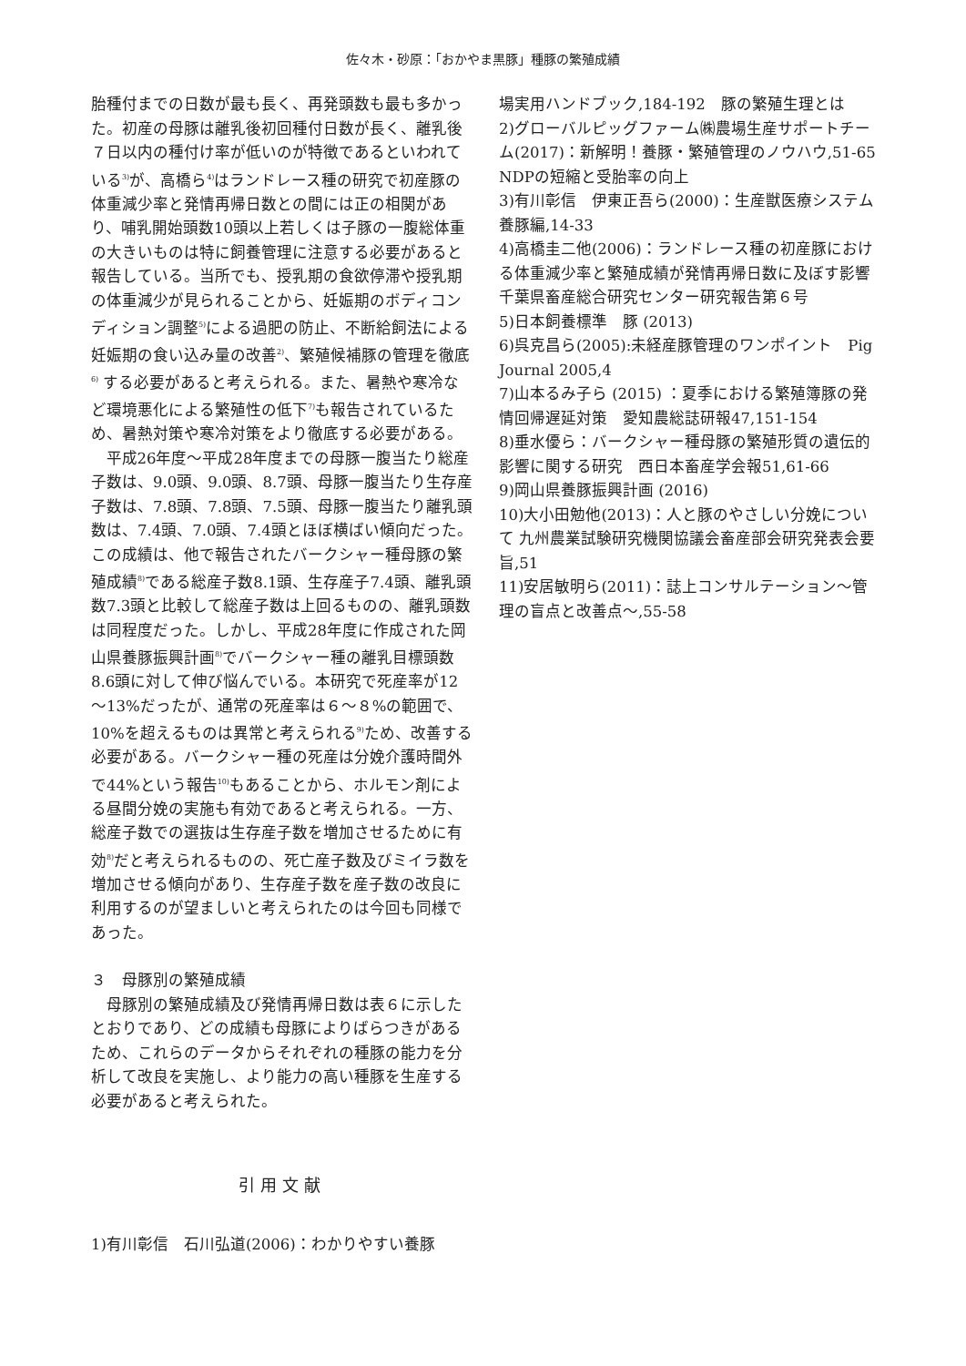佐々木・砂原：「おかやま黒豚」種豚の繁殖成績
胎種付までの日数が最も長く、再発頭数も最も多かった。初産の母豚は離乳後初回種付日数が長く、離乳後７日以内の種付け率が低いのが特徴であるといわれている<sup>3)</sup>が、高橋ら<sup>4)</sup>はランドレース種の研究で初産豚の体重減少率と発情再帰日数との間には正の相関があり、哺乳開始頭数10頭以上若しくは子豚の一腹総体重の大きいものは特に飼養管理に注意する必要があると報告している。当所でも、授乳期の食欲停滞や授乳期の体重減少が見られることから、妊娠期のボディコンディション調整<sup>5)</sup>による過肥の防止、不断給飼法による妊娠期の食い込み量の改善<sup>2)</sup>、繁殖候補豚の管理を徹底<sup>6)</sup> する必要があると考えられる。また、暑熱や寒冷など環境悪化による繁殖性の低下<sup>7)</sup>も報告されているため、暑熱対策や寒冷対策をより徹底する必要がある。
平成26年度～平成28年度までの母豚一腹当たり総産子数は、9.0頭、9.0頭、8.7頭、母豚一腹当たり生存産子数は、7.8頭、7.8頭、7.5頭、母豚一腹当たり離乳頭数は、7.4頭、7.0頭、7.4頭とほぼ横ばい傾向だった。この成績は、他で報告されたバークシャー種母豚の繁殖成績<sup>8)</sup>である総産子数8.1頭、生存産子7.4頭、離乳頭数7.3頭と比較して総産子数は上回るものの、離乳頭数は同程度だった。しかし、平成28年度に作成された岡山県養豚振興計画<sup>8)</sup>でバークシャー種の離乳目標頭数8.6頭に対して伸び悩んでいる。本研究で死産率が12～13%だったが、通常の死産率は６～８%の範囲で、10%を超えるものは異常と考えられる<sup>9)</sup>ため、改善する必要がある。バークシャー種の死産は分娩介護時間外で44%という報告<sup>10)</sup>もあることから、ホルモン剤による昼間分娩の実施も有効であると考えられる。一方、総産子数での選抜は生存産子数を増加させるために有効<sup>8)</sup>だと考えられるものの、死亡産子数及びミイラ数を増加させる傾向があり、生存産子数を産子数の改良に利用するのが望ましいと考えられたのは今回も同様であった。
３　母豚別の繁殖成績
母豚別の繁殖成績及び発情再帰日数は表６に示したとおりであり、どの成績も母豚によりばらつきがあるため、これらのデータからそれぞれの種豚の能力を分析して改良を実施し、より能力の高い種豚を生産する必要があると考えられた。
引用文献
1)有川彰信　石川弘道(2006)：わかりやすい養豚
場実用ハンドブック,184-192　豚の繁殖生理とは
2)グローバルピッグファーム㈱農場生産サポートチーム(2017)：新解明！養豚・繁殖管理のノウハウ,51-65　NDPの短縮と受胎率の向上
3)有川彰信　伊東正吾ら(2000)：生産獣医療システム養豚編,14-33
4)高橋圭二他(2006)：ランドレース種の初産豚における体重減少率と繁殖成績が発情再帰日数に及ぼす影響　千葉県畜産総合研究センター研究報告第６号
5)日本飼養標準　豚 (2013)
6)呉克昌ら(2005):未経産豚管理のワンポイント　Pig Journal 2005,4
7)山本るみ子ら (2015) ：夏季における繁殖簿豚の発情回帰遅延対策　愛知農総誌研報47,151-154
8)垂水優ら：バークシャー種母豚の繁殖形質の遺伝的影響に関する研究　西日本畜産学会報51,61-66
9)岡山県養豚振興計画 (2016)
10)大小田勉他(2013)：人と豚のやさしい分娩について 九州農業試験研究機関協議会畜産部会研究発表会要旨,51
11)安居敏明ら(2011)：誌上コンサルテーション～管理の盲点と改善点～,55-58